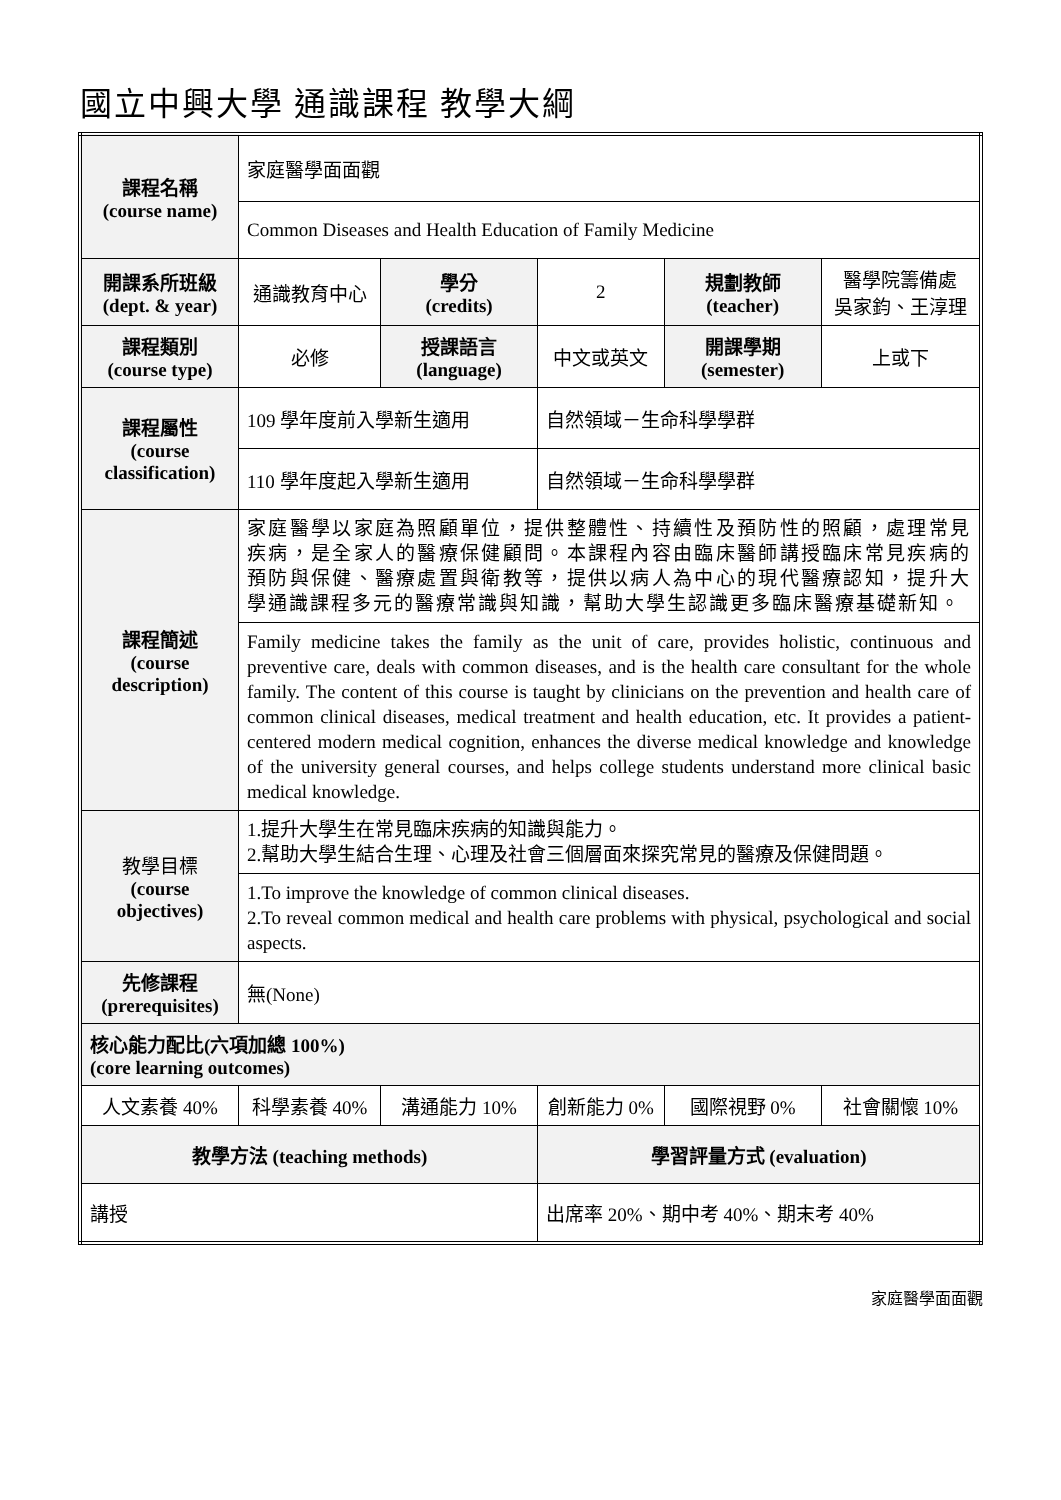國立中興大學 通識課程 教學大綱
| 課程名稱 (course name) | 家庭醫學面面觀 | | | | |
| | Common Diseases and Health Education of Family Medicine | | | | |
| 開課系所班級 (dept. & year) | 通識教育中心 | 學分 (credits) | 2 | 規劃教師 (teacher) | 醫學院籌備處 吳家鈞、王淳理 |
| 課程類別 (course type) | 必修 | 授課語言 (language) | 中文或英文 | 開課學期 (semester) | 上或下 |
| 課程屬性 (course classification) | 109 學年度前入學新生適用 | | 自然領域－生命科學學群 | | |
| | 110 學年度起入學新生適用 | | 自然領域－生命科學學群 | | |
| 課程簡述 (course description) | 家庭醫學以家庭為照顧單位，提供整體性、持續性及預防性的照顧，處理常見疾病，是全家人的醫療保健顧問。本課程內容由臨床醫師講授臨床常見疾病的預防與保健、醫療處置與衛教等，提供以病人為中心的現代醫療認知，提升大學通識課程多元的醫療常識與知識，幫助大學生認識更多臨床醫療基礎新知。 | | | | |
| | Family medicine takes the family as the unit of care, provides holistic, continuous and preventive care, deals with common diseases, and is the health care consultant for the whole family. The content of this course is taught by clinicians on the prevention and health care of common clinical diseases, medical treatment and health education, etc. It provides a patient-centered modern medical cognition, enhances the diverse medical knowledge and knowledge of the university general courses, and helps college students understand more clinical basic medical knowledge. | | | | |
| 教學目標 (course objectives) | 1.提升大學生在常見臨床疾病的知識與能力。 2.幫助大學生結合生理、心理及社會三個層面來探究常見的醫療及保健問題。 | | | | |
| | 1.To improve the knowledge of common clinical diseases. 2.To reveal common medical and health care problems with physical, psychological and social aspects. | | | | |
| 先修課程 (prerequisites) | 無(None) | | | | |
| 核心能力配比(六項加總 100%) (core learning outcomes) | | | | | |
| 人文素養 40% | 科學素養 40% | 溝通能力 10% | 創新能力 0% | 國際視野 0% | 社會關懷 10% |
| 教學方法 (teaching methods) | | | 學習評量方式 (evaluation) | | |
| 講授 | | | 出席率 20%、期中考 40%、期末考 40% | | |
家庭醫學面面觀